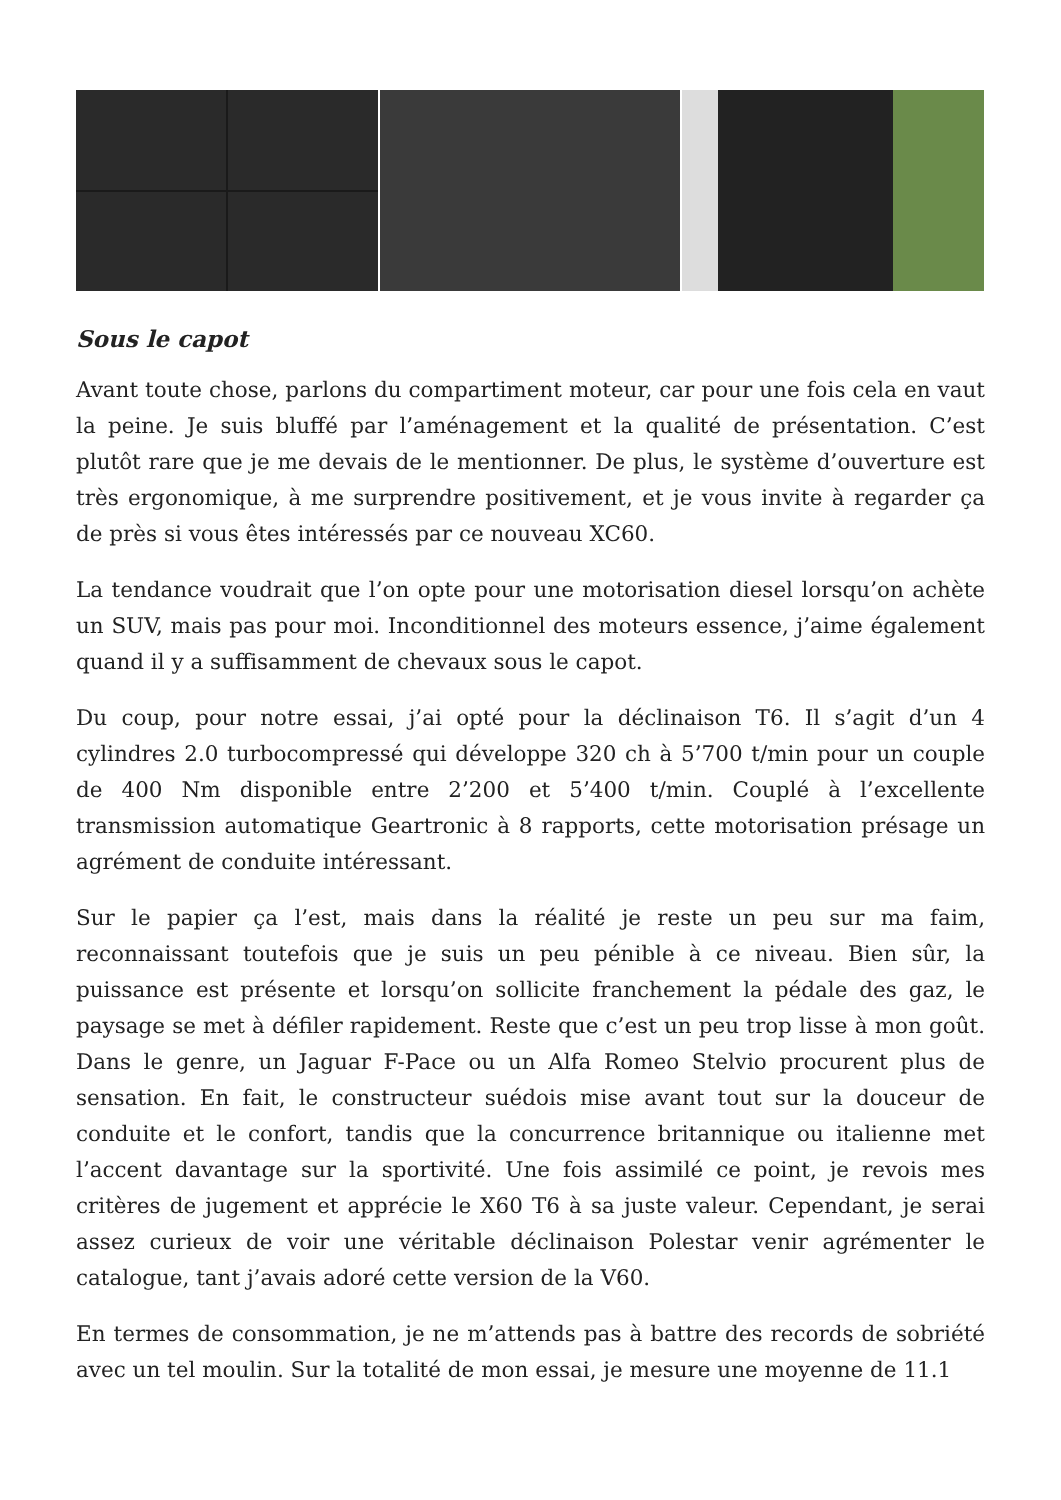Sous le capot
Avant toute chose, parlons du compartiment moteur, car pour une fois cela en vaut la peine. Je suis bluffé par l’aménagement et la qualité de présentation. C’est plutôt rare que je me devais de le mentionner. De plus, le système d’ouverture est très ergonomique, à me surprendre positivement, et je vous invite à regarder ça de près si vous êtes intéressés par ce nouveau XC60.
La tendance voudrait que l’on opte pour une motorisation diesel lorsqu’on achète un SUV, mais pas pour moi. Inconditionnel des moteurs essence, j’aime également quand il y a suffisamment de chevaux sous le capot.
Du coup, pour notre essai, j’ai opté pour la déclinaison T6. Il s’agit d’un 4 cylindres 2.0 turbocompressé qui développe 320 ch à 5’700 t/min pour un couple de 400 Nm disponible entre 2’200 et 5’400 t/min. Couplé à l’excellente transmission automatique Geartronic à 8 rapports, cette motorisation présage un agrément de conduite intéressant.
Sur le papier ça l’est, mais dans la réalité je reste un peu sur ma faim, reconnaissant toutefois que je suis un peu pénible à ce niveau. Bien sûr, la puissance est présente et lorsqu’on sollicite franchement la pédale des gaz, le paysage se met à défiler rapidement. Reste que c’est un peu trop lisse à mon goût. Dans le genre, un Jaguar F-Pace ou un Alfa Romeo Stelvio procurent plus de sensation. En fait, le constructeur suédois mise avant tout sur la douceur de conduite et le confort, tandis que la concurrence britannique ou italienne met l’accent davantage sur la sportivité. Une fois assimilé ce point, je revois mes critères de jugement et apprécie le X60 T6 à sa juste valeur. Cependant, je serai assez curieux de voir une véritable déclinaison Polestar venir agrémenter le catalogue, tant j’avais adoré cette version de la V60.
En termes de consommation, je ne m’attends pas à battre des records de sobriété avec un tel moulin. Sur la totalité de mon essai, je mesure une moyenne de 11.1